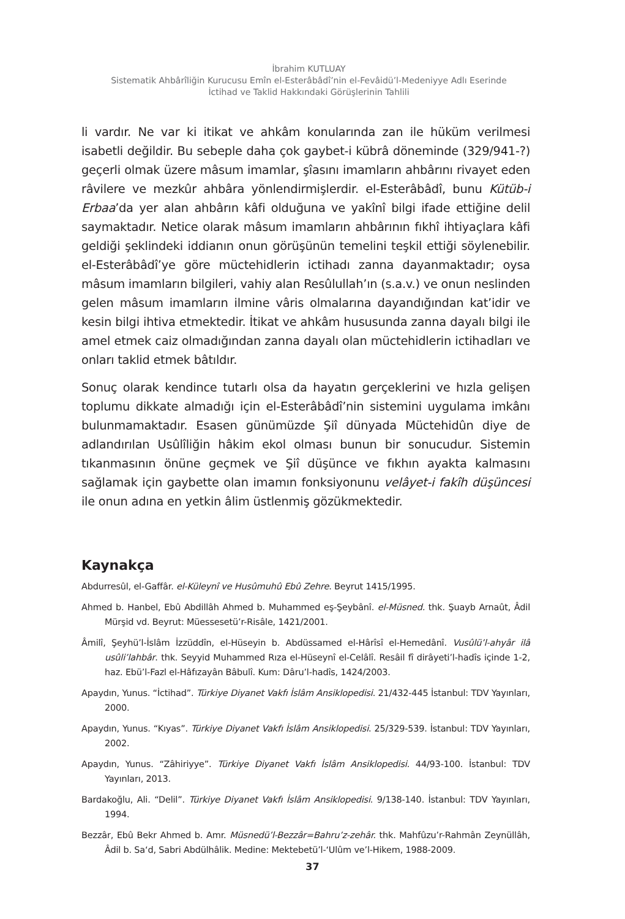İbrahim KUTLUAY
Sistematik Ahbârîliğin Kurucusu Emîn el-Esterâbâdî’nin el-Fevâidü’l-Medeniyye Adlı Eserinde
İctihad ve Taklid Hakkındaki Görüşlerinin Tahlili
li vardır. Ne var ki itikat ve ahkâm konularında zan ile hüküm verilmesi isabetli değildir. Bu sebeple daha çok gaybet-i kübrâ döneminde (329/941-?) geçerli olmak üzere mâsum imamlar, şîasını imamların ahbârını rivayet eden râvilere ve mezkûr ahbâra yönlendirmişlerdir. el-Esterâbâdî, bunu Kütüb-i Erbaa’da yer alan ahbârın kâfi olduğuna ve yakînî bilgi ifade ettiğine delil saymaktadır. Netice olarak mâsum imamların ahbârının fıkhî ihtiyaçlara kâfi geldiği şeklindeki iddianın onun görüşünün temelini teşkil ettiği söylenebilir. el-Esterâbâdî’ye göre müctehidlerin ictihadı zanna dayanmaktadır; oysa mâsum imamların bilgileri, vahiy alan Resûlullah’ın (s.a.v.) ve onun neslinden gelen mâsum imamların ilmine vâris olmalarına dayandığından kat’idir ve kesin bilgi ihtiva etmektedir. İtikat ve ahkâm hususunda zanna dayalı bilgi ile amel etmek caiz olmadığından zanna dayalı olan müctehidlerin ictihadları ve onları taklid etmek bâtıldır.
Sonuç olarak kendince tutarlı olsa da hayatın gerçeklerini ve hızla gelişen toplumu dikkate almadığı için el-Esterâbâdî’nin sistemini uygulama imkânı bulunmamaktadır. Esasen günümüzde Şiî dünyada Müctehidûn diye de adlandırılan Usûlîliğin hâkim ekol olması bunun bir sonucudur. Sistemin tıkanmasının önüne geçmek ve Şiî düşünce ve fıkhın ayakta kalmasını sağlamak için gaybette olan imamın fonksiyonunu velâyet-i fakîh düşüncesi ile onun adına en yetkin âlim üstlenmiş gözükmektedir.
Kaynakça
Abdurresûl, el-Gaffâr. el-Küleynî ve Husûmuhû Ebû Zehre. Beyrut 1415/1995.
Ahmed b. Hanbel, Ebû Abdillâh Ahmed b. Muhammed eş-Şeybânî. el-Müsned. thk. Şuayb Arnaût, Âdil Mürşid vd. Beyrut: Müessesetü’r-Risâle, 1421/2001.
Âmilî, Şeyhü’l-İslâm İzzüddîn, el-Hüseyin b. Abdüssamed el-Hârîsî el-Hemedânî. Vusûlü’l-ahyâr ilâ usûli’lahbâr. thk. Seyyid Muhammed Rıza el-Hüseynî el-Celâlî. Resâil fî dirâyeti’l-hadîs içinde 1-2, haz. Ebü’l-Fazl el-Hâfızayân Bâbulî. Kum: Dâru’l-hadîs, 1424/2003.
Apaydın, Yunus. “İctihad”. Türkiye Diyanet Vakfı İslâm Ansiklopedisi. 21/432-445 İstanbul: TDV Yayınları, 2000.
Apaydın, Yunus. “Kıyas”. Türkiye Diyanet Vakfı İslâm Ansiklopedisi. 25/329-539. İstanbul: TDV Yayınları, 2002.
Apaydın, Yunus. “Zâhiriyye”. Türkiye Diyanet Vakfı İslâm Ansiklopedisi. 44/93-100. İstanbul: TDV Yayınları, 2013.
Bardakoğlu, Ali. “Delil”. Türkiye Diyanet Vakfı İslâm Ansiklopedisi. 9/138-140. İstanbul: TDV Yayınları, 1994.
Bezzâr, Ebû Bekr Ahmed b. Amr. Müsnedü’l-Bezzâr=Bahru’z-zehâr. thk. Mahfûzu’r-Rahmân Zeynüllâh, Âdil b. Sa‘d, Sabri Abdülhâlik. Medine: Mektebetü’l-‘Ulûm ve’l-Hikem, 1988-2009.
37